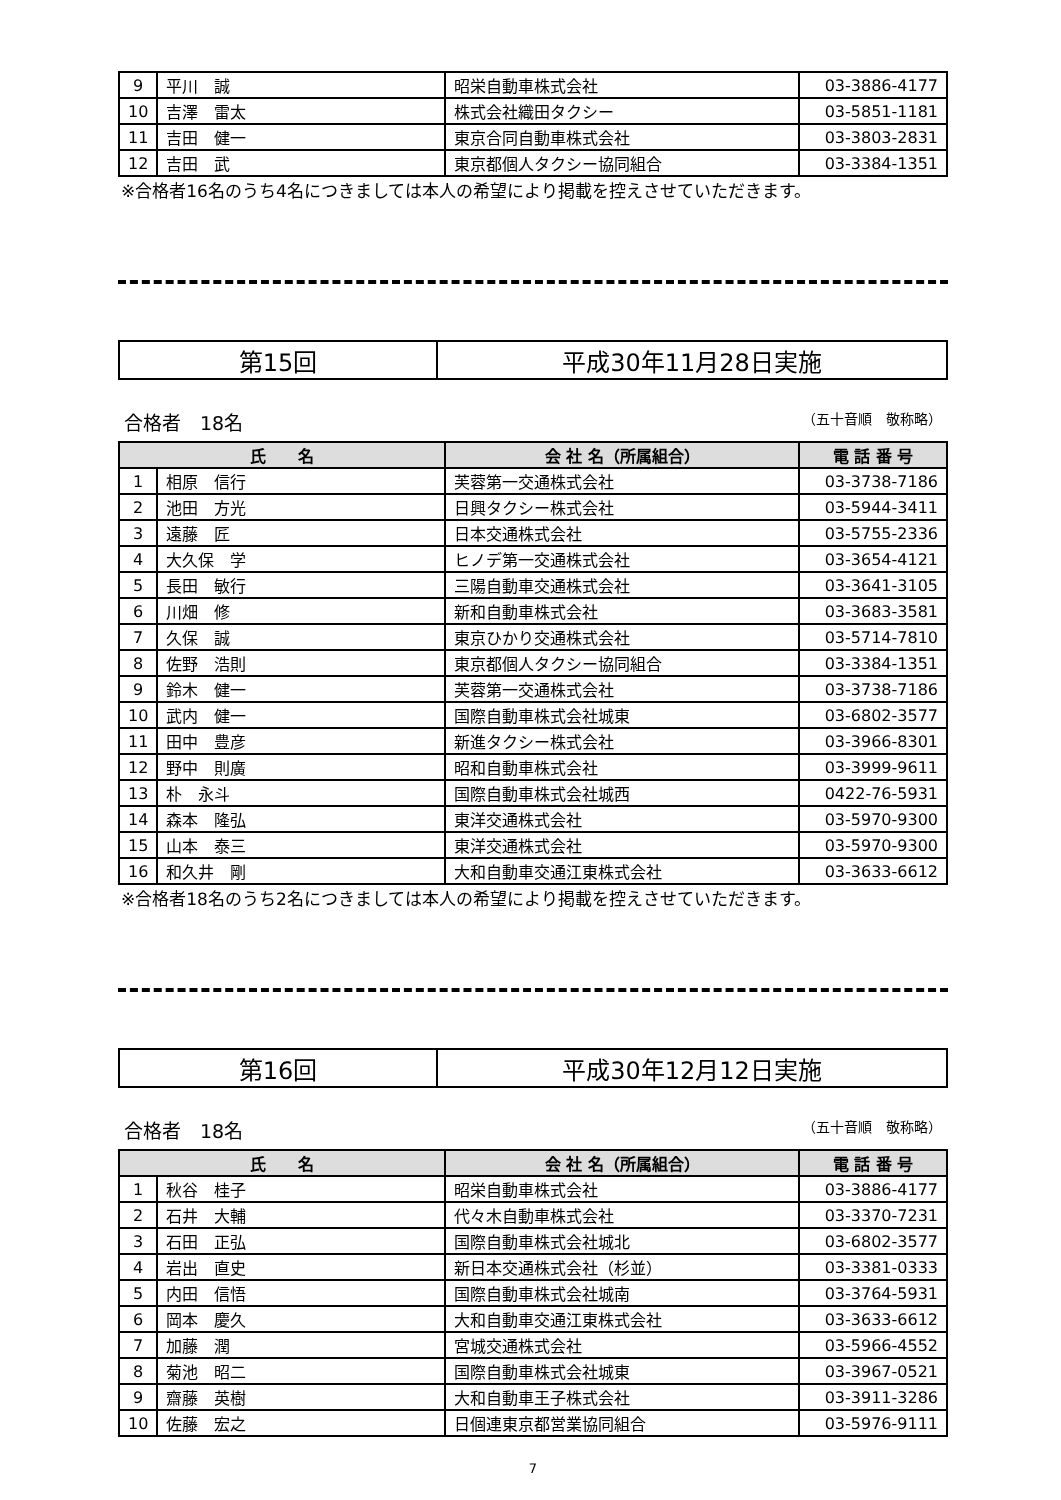| 9 | 平川 誠 | 昭栄自動車株式会社 | 03-3886-4177 |
| 10 | 吉澤 雷太 | 株式会社織田タクシー | 03-5851-1181 |
| 11 | 吉田 健一 | 東京合同自動車株式会社 | 03-3803-2831 |
| 12 | 吉田 武 | 東京都個人タクシー協同組合 | 03-3384-1351 |
※合格者16名のうち4名につきましては本人の希望により掲載を控えさせていただきます。
第15回 平成30年11月28日実施
合格者　18名 （五十音順　敬称略）
| 氏 名 | | 会 社 名（所属組合） | 電 話 番 号 |
| --- | --- | --- | --- |
| 1 | 相原 信行 | 芙蓉第一交通株式会社 | 03-3738-7186 |
| 2 | 池田 方光 | 日興タクシー株式会社 | 03-5944-3411 |
| 3 | 遠藤 匠 | 日本交通株式会社 | 03-5755-2336 |
| 4 | 大久保 学 | ヒノデ第一交通株式会社 | 03-3654-4121 |
| 5 | 長田 敏行 | 三陽自動車交通株式会社 | 03-3641-3105 |
| 6 | 川畑 修 | 新和自動車株式会社 | 03-3683-3581 |
| 7 | 久保 誠 | 東京ひかり交通株式会社 | 03-5714-7810 |
| 8 | 佐野 浩則 | 東京都個人タクシー協同組合 | 03-3384-1351 |
| 9 | 鈴木 健一 | 芙蓉第一交通株式会社 | 03-3738-7186 |
| 10 | 武内 健一 | 国際自動車株式会社城東 | 03-6802-3577 |
| 11 | 田中 豊彦 | 新進タクシー株式会社 | 03-3966-8301 |
| 12 | 野中 則廣 | 昭和自動車株式会社 | 03-3999-9611 |
| 13 | 朴 永斗 | 国際自動車株式会社城西 | 0422-76-5931 |
| 14 | 森本 隆弘 | 東洋交通株式会社 | 03-5970-9300 |
| 15 | 山本 泰三 | 東洋交通株式会社 | 03-5970-9300 |
| 16 | 和久井 剛 | 大和自動車交通江東株式会社 | 03-3633-6612 |
※合格者18名のうち2名につきましては本人の希望により掲載を控えさせていただきます。
第16回 平成30年12月12日実施
合格者　18名 （五十音順　敬称略）
| 氏 名 | | 会 社 名（所属組合） | 電 話 番 号 |
| --- | --- | --- | --- |
| 1 | 秋谷 桂子 | 昭栄自動車株式会社 | 03-3886-4177 |
| 2 | 石井 大輔 | 代々木自動車株式会社 | 03-3370-7231 |
| 3 | 石田 正弘 | 国際自動車株式会社城北 | 03-6802-3577 |
| 4 | 岩出 直史 | 新日本交通株式会社（杉並） | 03-3381-0333 |
| 5 | 内田 信悟 | 国際自動車株式会社城南 | 03-3764-5931 |
| 6 | 岡本 慶久 | 大和自動車交通江東株式会社 | 03-3633-6612 |
| 7 | 加藤 潤 | 宮城交通株式会社 | 03-5966-4552 |
| 8 | 菊池 昭二 | 国際自動車株式会社城東 | 03-3967-0521 |
| 9 | 齋藤 英樹 | 大和自動車王子株式会社 | 03-3911-3286 |
| 10 | 佐藤 宏之 | 日個連東京都営業協同組合 | 03-5976-9111 |
7